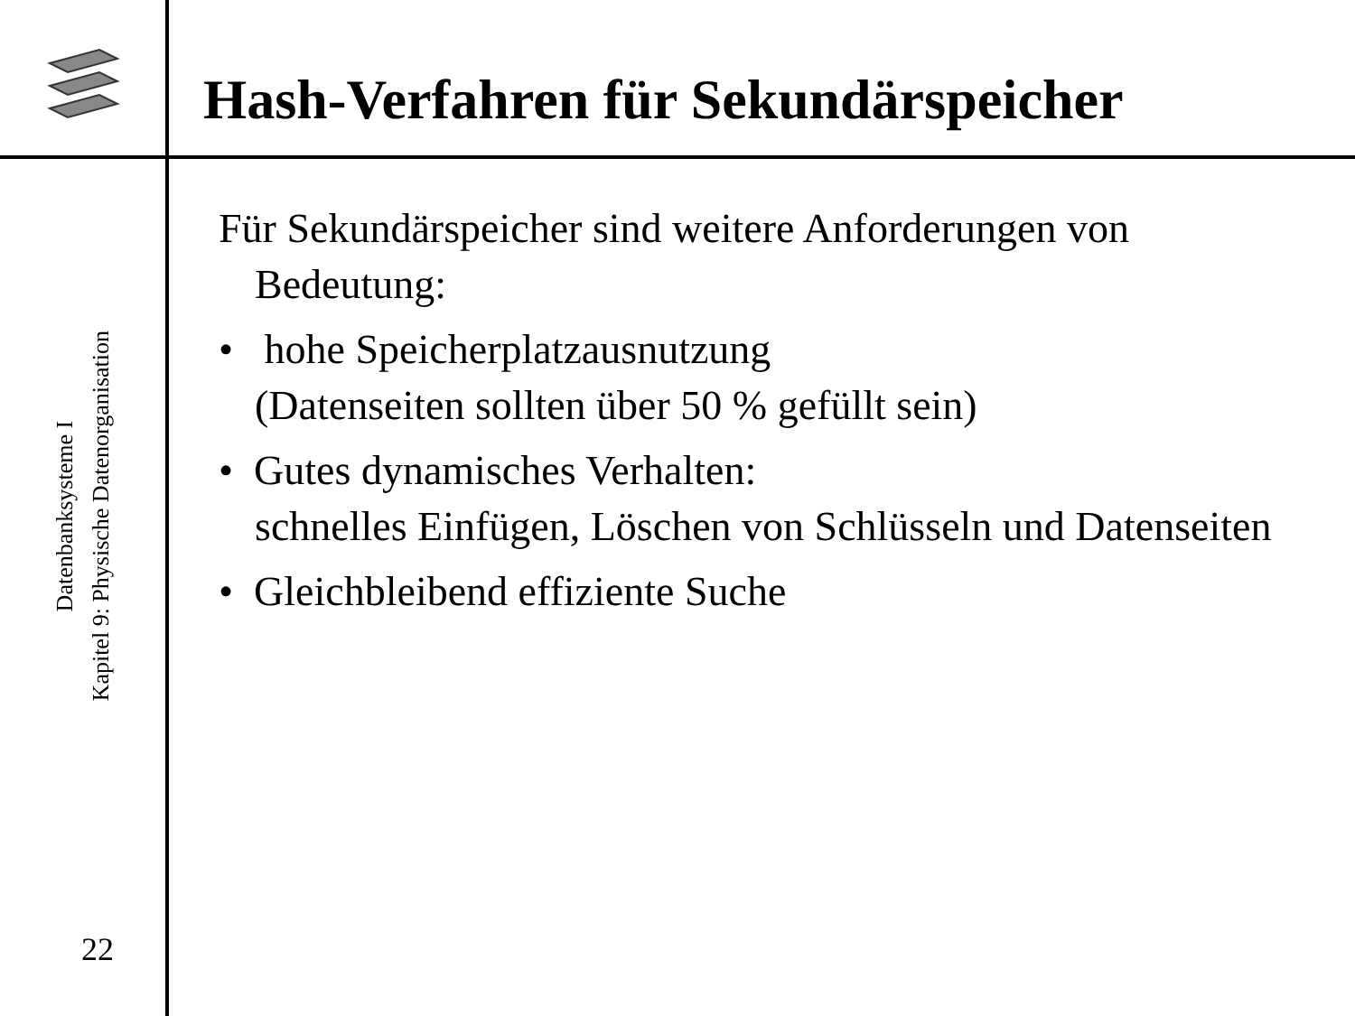Hash-Verfahren für Sekundärspeicher
Datenbanksysteme I
Kapitel 9: Physische Datenorganisation
22
Für Sekundärspeicher sind weitere Anforderungen von Bedeutung:
• hohe Speicherplatzausnutzung
(Datenseiten sollten über 50 % gefüllt sein)
• Gutes dynamisches Verhalten:
schnelles Einfügen, Löschen von Schlüsseln und Datenseiten
• Gleichbleibend effiziente Suche